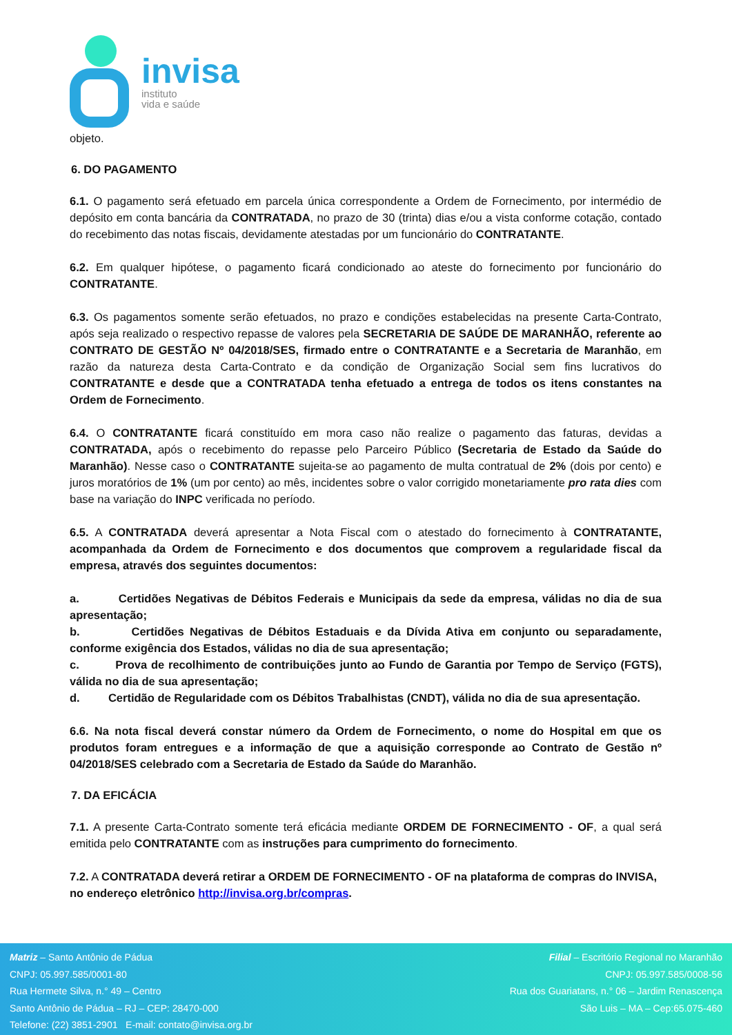invisa
instituto
vida e saúde
objeto.
6. DO PAGAMENTO
6.1. O pagamento será efetuado em parcela única correspondente a Ordem de Fornecimento, por intermédio de depósito em conta bancária da CONTRATADA, no prazo de 30 (trinta) dias e/ou a vista conforme cotação, contado do recebimento das notas fiscais, devidamente atestadas por um funcionário do CONTRATANTE.
6.2. Em qualquer hipótese, o pagamento ficará condicionado ao ateste do fornecimento por funcionário do CONTRATANTE.
6.3. Os pagamentos somente serão efetuados, no prazo e condições estabelecidas na presente Carta-Contrato, após seja realizado o respectivo repasse de valores pela SECRETARIA DE SAÚDE DE MARANHÃO, referente ao CONTRATO DE GESTÃO Nº 04/2018/SES, firmado entre o CONTRATANTE e a Secretaria de Maranhão, em razão da natureza desta Carta-Contrato e da condição de Organização Social sem fins lucrativos do CONTRATANTE e desde que a CONTRATADA tenha efetuado a entrega de todos os itens constantes na Ordem de Fornecimento.
6.4. O CONTRATANTE ficará constituído em mora caso não realize o pagamento das faturas, devidas a CONTRATADA, após o recebimento do repasse pelo Parceiro Público (Secretaria de Estado da Saúde do Maranhão). Nesse caso o CONTRATANTE sujeita-se ao pagamento de multa contratual de 2% (dois por cento) e juros moratórios de 1% (um por cento) ao mês, incidentes sobre o valor corrigido monetariamente pro rata dies com base na variação do INPC verificada no período.
6.5. A CONTRATADA deverá apresentar a Nota Fiscal com o atestado do fornecimento à CONTRATANTE, acompanhada da Ordem de Fornecimento e dos documentos que comprovem a regularidade fiscal da empresa, através dos seguintes documentos:
a. Certidões Negativas de Débitos Federais e Municipais da sede da empresa, válidas no dia de sua apresentação;
b. Certidões Negativas de Débitos Estaduais e da Dívida Ativa em conjunto ou separadamente, conforme exigência dos Estados, válidas no dia de sua apresentação;
c. Prova de recolhimento de contribuições junto ao Fundo de Garantia por Tempo de Serviço (FGTS), válida no dia de sua apresentação;
d. Certidão de Regularidade com os Débitos Trabalhistas (CNDT), válida no dia de sua apresentação.
6.6. Na nota fiscal deverá constar número da Ordem de Fornecimento, o nome do Hospital em que os produtos foram entregues e a informação de que a aquisição corresponde ao Contrato de Gestão nº 04/2018/SES celebrado com a Secretaria de Estado da Saúde do Maranhão.
7. DA EFICÁCIA
7.1. A presente Carta-Contrato somente terá eficácia mediante ORDEM DE FORNECIMENTO - OF, a qual será emitida pelo CONTRATANTE com as instruções para cumprimento do fornecimento.
7.2. A CONTRATADA deverá retirar a ORDEM DE FORNECIMENTO - OF na plataforma de compras do INVISA, no endereço eletrônico http://invisa.org.br/compras.
Matriz – Santo Antônio de Pádua
CNPJ: 05.997.585/0001-80
Rua Hermete Silva, n.° 49 – Centro
Santo Antônio de Pádua – RJ – CEP: 28470-000
Telefone: (22) 3851-2901 E-mail: contato@invisa.org.br
Filial – Escritório Regional no Maranhão
CNPJ: 05.997.585/0008-56
Rua dos Guariatans, n.° 06 – Jardim Renascença
São Luis – MA – Cep:65.075-460